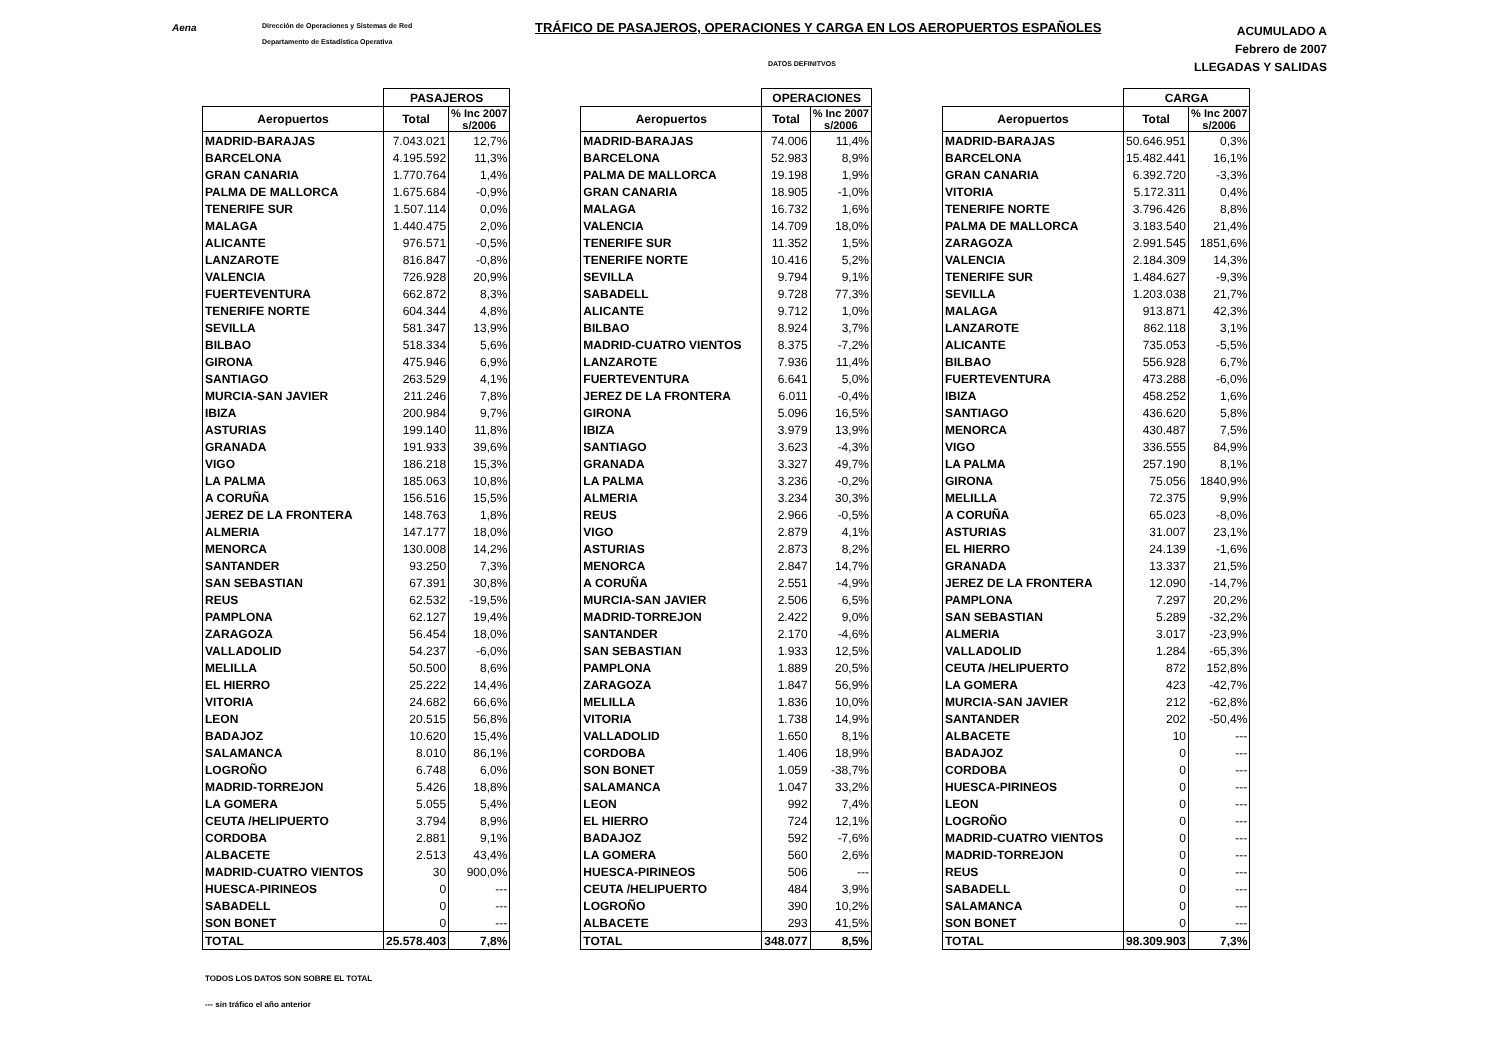Aena
Dirección de Operaciones y Sistemas de Red
Departamento de Estadística Operativa
TRÁFICO DE PASAJEROS, OPERACIONES Y CARGA EN LOS AEROPUERTOS ESPAÑOLES
DATOS DEFINITVOS
ACUMULADO A
Febrero de 2007
LLEGADAS Y SALIDAS
| | PASAJEROS | |
| --- | --- | --- |
| Aeropuertos | Total | % Inc 2007 s/2006 |
| MADRID-BARAJAS | 7.043.021 | 12,7% |
| BARCELONA | 4.195.592 | 11,3% |
| GRAN CANARIA | 1.770.764 | 1,4% |
| PALMA DE MALLORCA | 1.675.684 | -0,9% |
| TENERIFE SUR | 1.507.114 | 0,0% |
| MALAGA | 1.440.475 | 2,0% |
| ALICANTE | 976.571 | -0,5% |
| LANZAROTE | 816.847 | -0,8% |
| VALENCIA | 726.928 | 20,9% |
| FUERTEVENTURA | 662.872 | 8,3% |
| TENERIFE NORTE | 604.344 | 4,8% |
| SEVILLA | 581.347 | 13,9% |
| BILBAO | 518.334 | 5,6% |
| GIRONA | 475.946 | 6,9% |
| SANTIAGO | 263.529 | 4,1% |
| MURCIA-SAN JAVIER | 211.246 | 7,8% |
| IBIZA | 200.984 | 9,7% |
| ASTURIAS | 199.140 | 11,8% |
| GRANADA | 191.933 | 39,6% |
| VIGO | 186.218 | 15,3% |
| LA PALMA | 185.063 | 10,8% |
| A CORUÑA | 156.516 | 15,5% |
| JEREZ DE LA FRONTERA | 148.763 | 1,8% |
| ALMERIA | 147.177 | 18,0% |
| MENORCA | 130.008 | 14,2% |
| SANTANDER | 93.250 | 7,3% |
| SAN SEBASTIAN | 67.391 | 30,8% |
| REUS | 62.532 | -19,5% |
| PAMPLONA | 62.127 | 19,4% |
| ZARAGOZA | 56.454 | 18,0% |
| VALLADOLID | 54.237 | -6,0% |
| MELILLA | 50.500 | 8,6% |
| EL HIERRO | 25.222 | 14,4% |
| VITORIA | 24.682 | 66,6% |
| LEON | 20.515 | 56,8% |
| BADAJOZ | 10.620 | 15,4% |
| SALAMANCA | 8.010 | 86,1% |
| LOGROÑO | 6.748 | 6,0% |
| MADRID-TORREJON | 5.426 | 18,8% |
| LA GOMERA | 5.055 | 5,4% |
| CEUTA /HELIPUERTO | 3.794 | 8,9% |
| CORDOBA | 2.881 | 9,1% |
| ALBACETE | 2.513 | 43,4% |
| MADRID-CUATRO VIENTOS | 30 | 900,0% |
| HUESCA-PIRINEOS | 0 | --- |
| SABADELL | 0 | --- |
| SON BONET | 0 | --- |
| TOTAL | 25.578.403 | 7,8% |
| | OPERACIONES | |
| --- | --- | --- |
| Aeropuertos | Total | % Inc 2007 s/2006 |
| MADRID-BARAJAS | 74.006 | 11,4% |
| BARCELONA | 52.983 | 8,9% |
| PALMA DE MALLORCA | 19.198 | 1,9% |
| GRAN CANARIA | 18.905 | -1,0% |
| MALAGA | 16.732 | 1,6% |
| VALENCIA | 14.709 | 18,0% |
| TENERIFE SUR | 11.352 | 1,5% |
| TENERIFE NORTE | 10.416 | 5,2% |
| SEVILLA | 9.794 | 9,1% |
| SABADELL | 9.728 | 77,3% |
| ALICANTE | 9.712 | 1,0% |
| BILBAO | 8.924 | 3,7% |
| MADRID-CUATRO VIENTOS | 8.375 | -7,2% |
| LANZAROTE | 7.936 | 11,4% |
| FUERTEVENTURA | 6.641 | 5,0% |
| JEREZ DE LA FRONTERA | 6.011 | -0,4% |
| GIRONA | 5.096 | 16,5% |
| IBIZA | 3.979 | 13,9% |
| SANTIAGO | 3.623 | -4,3% |
| GRANADA | 3.327 | 49,7% |
| LA PALMA | 3.236 | -0,2% |
| ALMERIA | 3.234 | 30,3% |
| REUS | 2.966 | -0,5% |
| VIGO | 2.879 | 4,1% |
| ASTURIAS | 2.873 | 8,2% |
| MENORCA | 2.847 | 14,7% |
| A CORUÑA | 2.551 | -4,9% |
| MURCIA-SAN JAVIER | 2.506 | 6,5% |
| MADRID-TORREJON | 2.422 | 9,0% |
| SANTANDER | 2.170 | -4,6% |
| SAN SEBASTIAN | 1.933 | 12,5% |
| PAMPLONA | 1.889 | 20,5% |
| ZARAGOZA | 1.847 | 56,9% |
| MELILLA | 1.836 | 10,0% |
| VITORIA | 1.738 | 14,9% |
| VALLADOLID | 1.650 | 8,1% |
| CORDOBA | 1.406 | 18,9% |
| SON BONET | 1.059 | -38,7% |
| SALAMANCA | 1.047 | 33,2% |
| LEON | 992 | 7,4% |
| EL HIERRO | 724 | 12,1% |
| BADAJOZ | 592 | -7,6% |
| LA GOMERA | 560 | 2,6% |
| HUESCA-PIRINEOS | 506 | --- |
| CEUTA /HELIPUERTO | 484 | 3,9% |
| LOGROÑO | 390 | 10,2% |
| ALBACETE | 293 | 41,5% |
| TOTAL | 348.077 | 8,5% |
| | CARGA | |
| --- | --- | --- |
| Aeropuertos | Total | % Inc 2007 s/2006 |
| MADRID-BARAJAS | 50.646.951 | 0,3% |
| BARCELONA | 15.482.441 | 16,1% |
| GRAN CANARIA | 6.392.720 | -3,3% |
| VITORIA | 5.172.311 | 0,4% |
| TENERIFE NORTE | 3.796.426 | 8,8% |
| PALMA DE MALLORCA | 3.183.540 | 21,4% |
| ZARAGOZA | 2.991.545 | 1851,6% |
| VALENCIA | 2.184.309 | 14,3% |
| TENERIFE SUR | 1.484.627 | -9,3% |
| SEVILLA | 1.203.038 | 21,7% |
| MALAGA | 913.871 | 42,3% |
| LANZAROTE | 862.118 | 3,1% |
| ALICANTE | 735.053 | -5,5% |
| BILBAO | 556.928 | 6,7% |
| FUERTEVENTURA | 473.288 | -6,0% |
| IBIZA | 458.252 | 1,6% |
| SANTIAGO | 436.620 | 5,8% |
| MENORCA | 430.487 | 7,5% |
| VIGO | 336.555 | 84,9% |
| LA PALMA | 257.190 | 8,1% |
| GIRONA | 75.056 | 1840,9% |
| MELILLA | 72.375 | 9,9% |
| A CORUÑA | 65.023 | -8,0% |
| ASTURIAS | 31.007 | 23,1% |
| EL HIERRO | 24.139 | -1,6% |
| GRANADA | 13.337 | 21,5% |
| JEREZ DE LA FRONTERA | 12.090 | -14,7% |
| PAMPLONA | 7.297 | 20,2% |
| SAN SEBASTIAN | 5.289 | -32,2% |
| ALMERIA | 3.017 | -23,9% |
| VALLADOLID | 1.284 | -65,3% |
| CEUTA /HELIPUERTO | 872 | 152,8% |
| LA GOMERA | 423 | -42,7% |
| MURCIA-SAN JAVIER | 212 | -62,8% |
| SANTANDER | 202 | -50,4% |
| ALBACETE | 10 | --- |
| BADAJOZ | 0 | --- |
| CORDOBA | 0 | --- |
| HUESCA-PIRINEOS | 0 | --- |
| LEON | 0 | --- |
| LOGROÑO | 0 | --- |
| MADRID-CUATRO VIENTOS | 0 | --- |
| MADRID-TORREJON | 0 | --- |
| REUS | 0 | --- |
| SABADELL | 0 | --- |
| SALAMANCA | 0 | --- |
| SON BONET | 0 | --- |
| TOTAL | 98.309.903 | 7,3% |
TODOS LOS DATOS SON SOBRE EL TOTAL
--- sin tráfico el año anterior